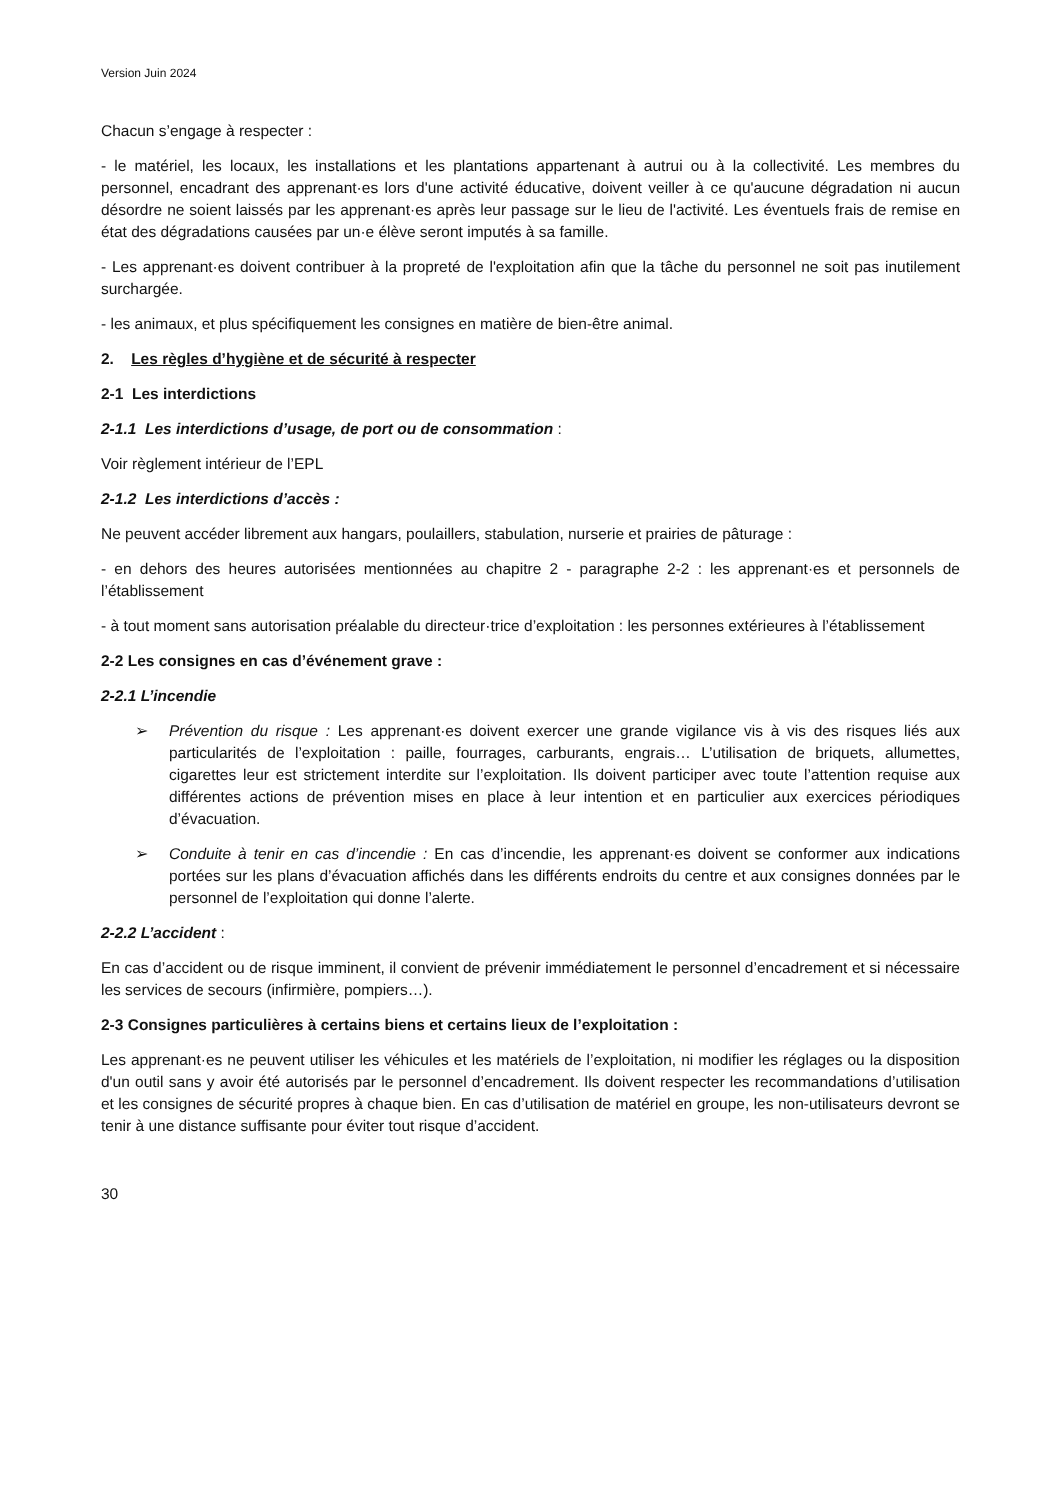Version Juin 2024
Chacun s’engage à respecter :
- le matériel, les locaux, les installations et les plantations appartenant à autrui ou à la collectivité. Les membres du personnel, encadrant des apprenant·es lors d'une activité éducative, doivent veiller à ce qu'aucune dégradation ni aucun désordre ne soient laissés par les apprenant·es après leur passage sur le lieu de l'activité. Les éventuels frais de remise en état des dégradations causées par un·e élève seront imputés à sa famille.
- Les apprenant·es doivent contribuer à la propreté de l'exploitation afin que la tâche du personnel ne soit pas inutilement surchargée.
- les animaux, et plus spécifiquement les consignes en matière de bien-être animal.
2. Les règles d’hygiène et de sécurité à respecter
2-1 Les interdictions
2-1.1 Les interdictions d’usage, de port ou de consommation :
Voir règlement intérieur de l’EPL
2-1.2 Les interdictions d’accès :
Ne peuvent accéder librement aux hangars, poulaillers, stabulation, nurserie et prairies de pâturage :
- en dehors des heures autorisées mentionnées au chapitre 2 - paragraphe 2-2 : les apprenant·es et personnels de l’établissement
- à tout moment sans autorisation préalable du directeur·trice d’exploitation : les personnes extérieures à l’établissement
2-2 Les consignes en cas d’événement grave :
2-2.1 L’incendie
➢ Prévention du risque : Les apprenant·es doivent exercer une grande vigilance vis à vis des risques liés aux particularités de l’exploitation : paille, fourrages, carburants, engrais… L’utilisation de briquets, allumettes, cigarettes leur est strictement interdite sur l’exploitation. Ils doivent participer avec toute l’attention requise aux différentes actions de prévention mises en place à leur intention et en particulier aux exercices périodiques d’évacuation.
➢ Conduite à tenir en cas d’incendie : En cas d’incendie, les apprenant·es doivent se conformer aux indications portées sur les plans d’évacuation affichés dans les différents endroits du centre et aux consignes données par le personnel de l’exploitation qui donne l’alerte.
2-2.2 L’accident :
En cas d’accident ou de risque imminent, il convient de prévenir immédiatement le personnel d’encadrement et si nécessaire les services de secours (infirmière, pompiers…).
2-3 Consignes particulières à certains biens et certains lieux de l’exploitation :
Les apprenant·es ne peuvent utiliser les véhicules et les matériels de l’exploitation, ni modifier les réglages ou la disposition d'un outil sans y avoir été autorisés par le personnel d’encadrement. Ils doivent respecter les recommandations d’utilisation et les consignes de sécurité propres à chaque bien. En cas d’utilisation de matériel en groupe, les non-utilisateurs devront se tenir à une distance suffisante pour éviter tout risque d’accident.
30